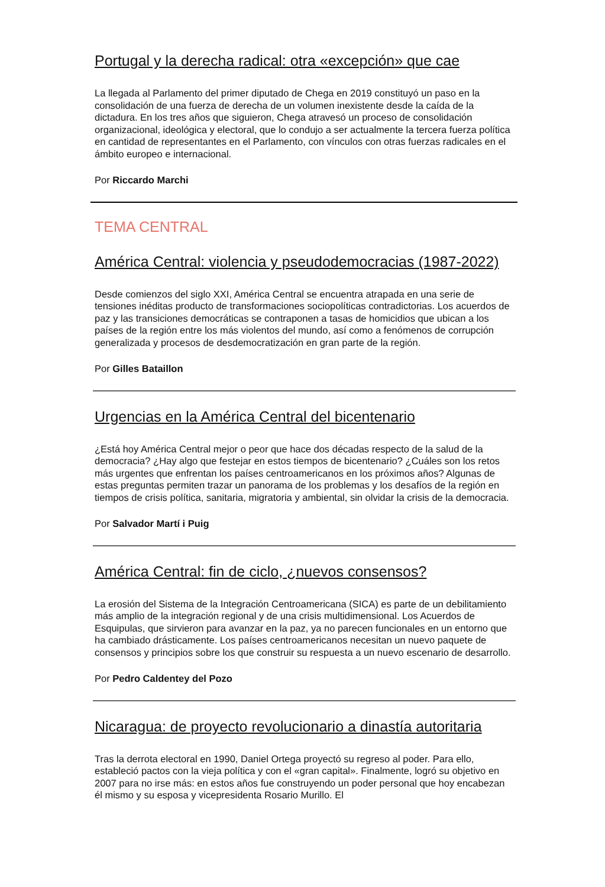Portugal y la derecha radical: otra «excepción» que cae
La llegada al Parlamento del primer diputado de Chega en 2019 constituyó un paso en la consolidación de una fuerza de derecha de un volumen inexistente desde la caída de la dictadura. En los tres años que siguieron, Chega atravesó un proceso de consolidación organizacional, ideológica y electoral, que lo condujo a ser actualmente la tercera fuerza política en cantidad de representantes en el Parlamento, con vínculos con otras fuerzas radicales en el ámbito europeo e internacional.
Por Riccardo Marchi
TEMA CENTRAL
América Central: violencia y pseudodemocracias (1987-2022)
Desde comienzos del siglo XXI, América Central se encuentra atrapada en una serie de tensiones inéditas producto de transformaciones sociopolíticas contradictorias. Los acuerdos de paz y las transiciones democráticas se contraponen a tasas de homicidios que ubican a los países de la región entre los más violentos del mundo, así como a fenómenos de corrupción generalizada y procesos de desdemocratización en gran parte de la región.
Por Gilles Bataillon
Urgencias en la América Central del bicentenario
¿Está hoy América Central mejor o peor que hace dos décadas respecto de la salud de la democracia? ¿Hay algo que festejar en estos tiempos de bicentenario? ¿Cuáles son los retos más urgentes que enfrentan los países centroamericanos en los próximos años? Algunas de estas preguntas permiten trazar un panorama de los problemas y los desafíos de la región en tiempos de crisis política, sanitaria, migratoria y ambiental, sin olvidar la crisis de la democracia.
Por Salvador Martí i Puig
América Central: fin de ciclo, ¿nuevos consensos?
La erosión del Sistema de la Integración Centroamericana (SICA) es parte de un debilitamiento más amplio de la integración regional y de una crisis multidimensional. Los Acuerdos de Esquipulas, que sirvieron para avanzar en la paz, ya no parecen funcionales en un entorno que ha cambiado drásticamente. Los países centroamericanos necesitan un nuevo paquete de consensos y principios sobre los que construir su respuesta a un nuevo escenario de desarrollo.
Por Pedro Caldentey del Pozo
Nicaragua: de proyecto revolucionario a dinastía autoritaria
Tras la derrota electoral en 1990, Daniel Ortega proyectó su regreso al poder. Para ello, estableció pactos con la vieja política y con el «gran capital». Finalmente, logró su objetivo en 2007 para no irse más: en estos años fue construyendo un poder personal que hoy encabezan él mismo y su esposa y vicepresidenta Rosario Murillo. El